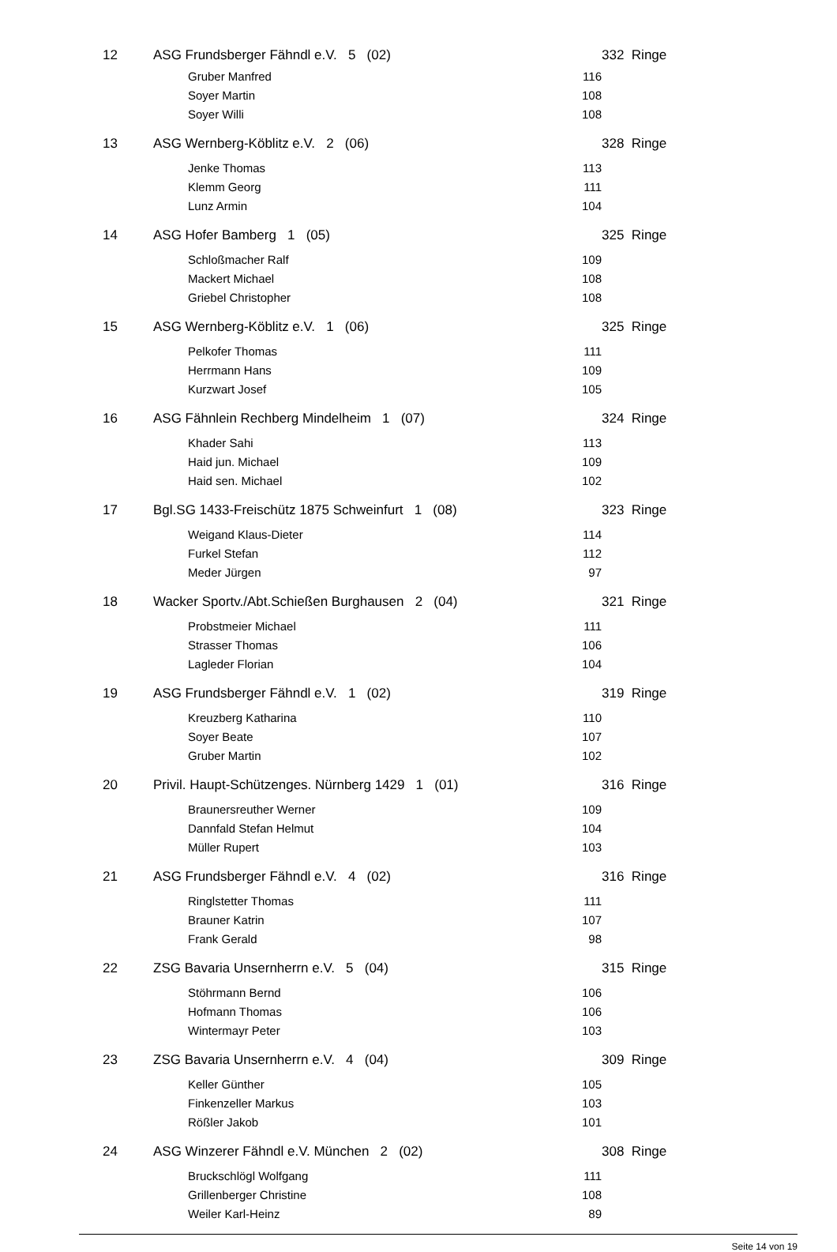| 12 | ASG Frundsberger Fähndl e.V. 5 (02) | | | 332 Ringe |
| | Gruber Manfred | 116 | | |
| | Soyer Martin | 108 | | |
| | Soyer Willi | 108 | | |
| 13 | ASG Wernberg-Köblitz e.V. 2 (06) | | | 328 Ringe |
| | Jenke Thomas | 113 | | |
| | Klemm Georg | 111 | | |
| | Lunz Armin | 104 | | |
| 14 | ASG Hofer Bamberg 1 (05) | | | 325 Ringe |
| | Schloßmacher Ralf | 109 | | |
| | Mackert Michael | 108 | | |
| | Griebel Christopher | 108 | | |
| 15 | ASG Wernberg-Köblitz e.V. 1 (06) | | | 325 Ringe |
| | Pelkofer Thomas | 111 | | |
| | Herrmann Hans | 109 | | |
| | Kurzwart Josef | 105 | | |
| 16 | ASG Fähnlein Rechberg Mindelheim 1 (07) | | | 324 Ringe |
| | Khader Sahi | 113 | | |
| | Haid jun. Michael | 109 | | |
| | Haid sen. Michael | 102 | | |
| 17 | Bgl.SG 1433-Freischütz 1875 Schweinfurt 1 (08) | | | 323 Ringe |
| | Weigand Klaus-Dieter | 114 | | |
| | Furkel Stefan | 112 | | |
| | Meder Jürgen | 97 | | |
| 18 | Wacker Sportv./Abt.Schießen Burghausen 2 (04) | | | 321 Ringe |
| | Probstmeier Michael | 111 | | |
| | Strasser Thomas | 106 | | |
| | Lagleder Florian | 104 | | |
| 19 | ASG Frundsberger Fähndl e.V. 1 (02) | | | 319 Ringe |
| | Kreuzberg Katharina | 110 | | |
| | Soyer Beate | 107 | | |
| | Gruber Martin | 102 | | |
| 20 | Privil. Haupt-Schützenges. Nürnberg 1429 1 (01) | | | 316 Ringe |
| | Braunersreuther Werner | 109 | | |
| | Dannfald Stefan Helmut | 104 | | |
| | Müller Rupert | 103 | | |
| 21 | ASG Frundsberger Fähndl e.V. 4 (02) | | | 316 Ringe |
| | Ringlstetter Thomas | 111 | | |
| | Brauner Katrin | 107 | | |
| | Frank Gerald | 98 | | |
| 22 | ZSG Bavaria Unsernherrn e.V. 5 (04) | | | 315 Ringe |
| | Stöhrmann Bernd | 106 | | |
| | Hofmann Thomas | 106 | | |
| | Wintermayr Peter | 103 | | |
| 23 | ZSG Bavaria Unsernherrn e.V. 4 (04) | | | 309 Ringe |
| | Keller Günther | 105 | | |
| | Finkenzeller Markus | 103 | | |
| | Rößler Jakob | 101 | | |
| 24 | ASG Winzerer Fähndl e.V. München 2 (02) | | | 308 Ringe |
| | Bruckschlögl Wolfgang | 111 | | |
| | Grillenberger Christine | 108 | | |
| | Weiler Karl-Heinz | 89 | | |
Seite 14 von 19